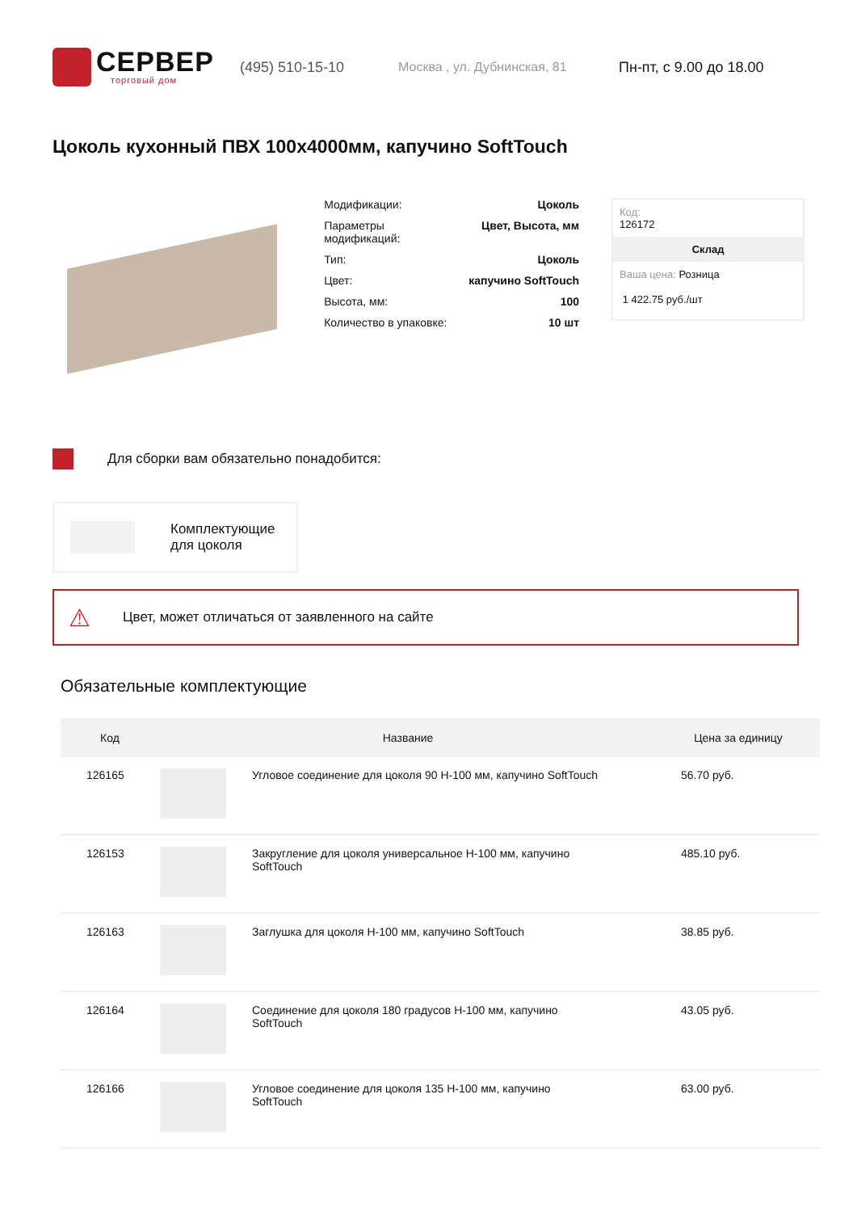СЕРВЕР
торговый дом
(495) 510-15-10 Москва , ул. Дубнинская, 81 Пн-пт, с 9.00 до 18.00
Цоколь кухонный ПВХ 100х4000мм, капучино SoftTouch
Модификации: Цоколь
Параметры
модификаций: Цвет, Высота, мм
Тип: Цоколь
Цвет: капучино SoftTouch
Высота, мм: 100
Количество в упаковке: 10 шт
Код:
126172
Склад
Ваша цена: Розница
1 422.75 руб./шт
Для сборки вам обязательно понадобится:
Комплектующие
для цоколя
⚠ Цвет, может отличаться от заявленного на сайте
Обязательные комплектующие
| Код | Название | | Цена за единицу |
| --- | --- | --- | --- |
| 126165 | | Угловое соединение для цоколя 90 Н-100 мм, капучино SoftTouch | 56.70 руб. |
| 126153 | | Закругление для цоколя универсальное Н-100 мм, капучино SoftTouch | 485.10 руб. |
| 126163 | | Заглушка для цоколя Н-100 мм, капучино SoftTouch | 38.85 руб. |
| 126164 | | Соединение для цоколя 180 градусов Н-100 мм, капучино SoftTouch | 43.05 руб. |
| 126166 | | Угловое соединение для цоколя 135 Н-100 мм, капучино SoftTouch | 63.00 руб. |